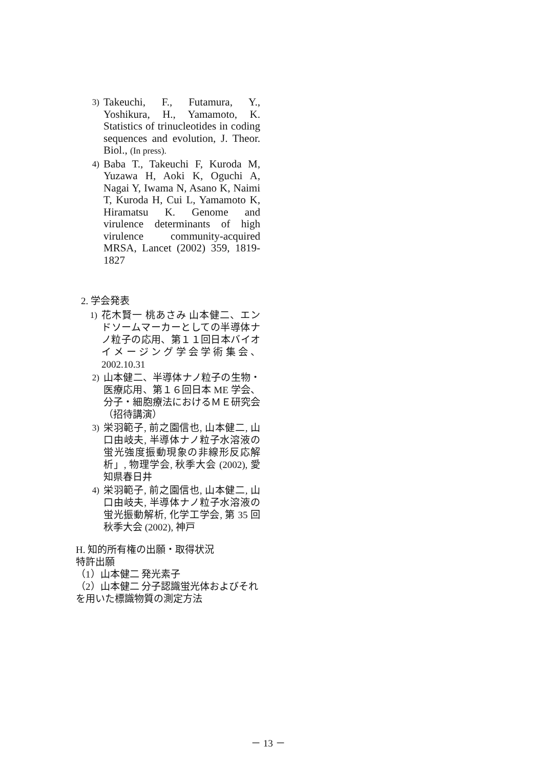3) Takeuchi, F., Futamura, Y., Yoshikura, H., Yamamoto, K. Statistics of trinucleotides in coding sequences and evolution, J. Theor. Biol., (In press).
4) Baba T., Takeuchi F, Kuroda M, Yuzawa H, Aoki K, Oguchi A, Nagai Y, Iwama N, Asano K, Naimi T, Kuroda H, Cui L, Yamamoto K, Hiramatsu K. Genome and virulence determinants of high virulence community-acquired MRSA, Lancet (2002) 359, 1819-1827
2. 学会発表
1) 花木賢一 桃あさみ 山本健二、エンドソームマーカーとしての半導体ナノ粒子の応用、第１１回日本バイオイメージング学会学術集会、2002.10.31
2) 山本健二、半導体ナノ粒子の生物・医療応用、第１６回日本 ME 学会、分子・細胞療法におけるＭＥ研究会（招待講演）
3) 栄羽範子, 前之園信也, 山本健二, 山口由岐夫, 半導体ナノ粒子水溶液の蛍光強度振動現象の非線形反応解析」, 物理学会, 秋季大会 (2002), 愛知県春日井
4) 栄羽範子, 前之園信也, 山本健二, 山口由岐夫, 半導体ナノ粒子水溶液の蛍光振動解析, 化学工学会, 第 35 回秋季大会 (2002), 神戸
H. 知的所有権の出願・取得状況
特許出願
（1）山本健二 発光素子
（2）山本健二 分子認識蛍光体およびそれを用いた標識物質の測定方法
－ 13 －